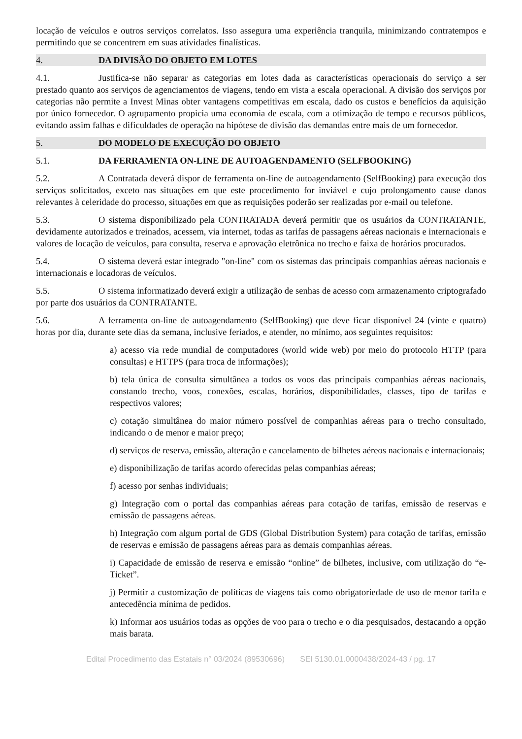locação de veículos e outros serviços correlatos. Isso assegura uma experiência tranquila, minimizando contratempos e permitindo que se concentrem em suas atividades finalísticas.
4. DA DIVISÃO DO OBJETO EM LOTES
4.1. Justifica-se não separar as categorias em lotes dada as características operacionais do serviço a ser prestado quanto aos serviços de agenciamentos de viagens, tendo em vista a escala operacional. A divisão dos serviços por categorias não permite a Invest Minas obter vantagens competitivas em escala, dado os custos e benefícios da aquisição por único fornecedor. O agrupamento propicia uma economia de escala, com a otimização de tempo e recursos públicos, evitando assim falhas e dificuldades de operação na hipótese de divisão das demandas entre mais de um fornecedor.
5. DO MODELO DE EXECUÇÃO DO OBJETO
5.1. DA FERRAMENTA ON-LINE DE AUTOAGENDAMENTO (SELFBOOKING)
5.2. A Contratada deverá dispor de ferramenta on-line de autoagendamento (SelfBooking) para execução dos serviços solicitados, exceto nas situações em que este procedimento for inviável e cujo prolongamento cause danos relevantes à celeridade do processo, situações em que as requisições poderão ser realizadas por e-mail ou telefone.
5.3. O sistema disponibilizado pela CONTRATADA deverá permitir que os usuários da CONTRATANTE, devidamente autorizados e treinados, acessem, via internet, todas as tarifas de passagens aéreas nacionais e internacionais e valores de locação de veículos, para consulta, reserva e aprovação eletrônica no trecho e faixa de horários procurados.
5.4. O sistema deverá estar integrado "on-line" com os sistemas das principais companhias aéreas nacionais e internacionais e locadoras de veículos.
5.5. O sistema informatizado deverá exigir a utilização de senhas de acesso com armazenamento criptografado por parte dos usuários da CONTRATANTE.
5.6. A ferramenta on-line de autoagendamento (SelfBooking) que deve ficar disponível 24 (vinte e quatro) horas por dia, durante sete dias da semana, inclusive feriados, e atender, no mínimo, aos seguintes requisitos:
a) acesso via rede mundial de computadores (world wide web) por meio do protocolo HTTP (para consultas) e HTTPS (para troca de informações);
b) tela única de consulta simultânea a todos os voos das principais companhias aéreas nacionais, constando trecho, voos, conexões, escalas, horários, disponibilidades, classes, tipo de tarifas e respectivos valores;
c) cotação simultânea do maior número possível de companhias aéreas para o trecho consultado, indicando o de menor e maior preço;
d) serviços de reserva, emissão, alteração e cancelamento de bilhetes aéreos nacionais e internacionais;
e) disponibilização de tarifas acordo oferecidas pelas companhias aéreas;
f) acesso por senhas individuais;
g) Integração com o portal das companhias aéreas para cotação de tarifas, emissão de reservas e emissão de passagens aéreas.
h) Integração com algum portal de GDS (Global Distribution System) para cotação de tarifas, emissão de reservas e emissão de passagens aéreas para as demais companhias aéreas.
i) Capacidade de emissão de reserva e emissão “online” de bilhetes, inclusive, com utilização do “e-Ticket”.
j) Permitir a customização de políticas de viagens tais como obrigatoriedade de uso de menor tarifa e antecedência mínima de pedidos.
k) Informar aos usuários todas as opções de voo para o trecho e o dia pesquisados, destacando a opção mais barata.
Edital Procedimento das Estatais n° 03/2024 (89530696) SEI 5130.01.0000438/2024-43 / pg. 17